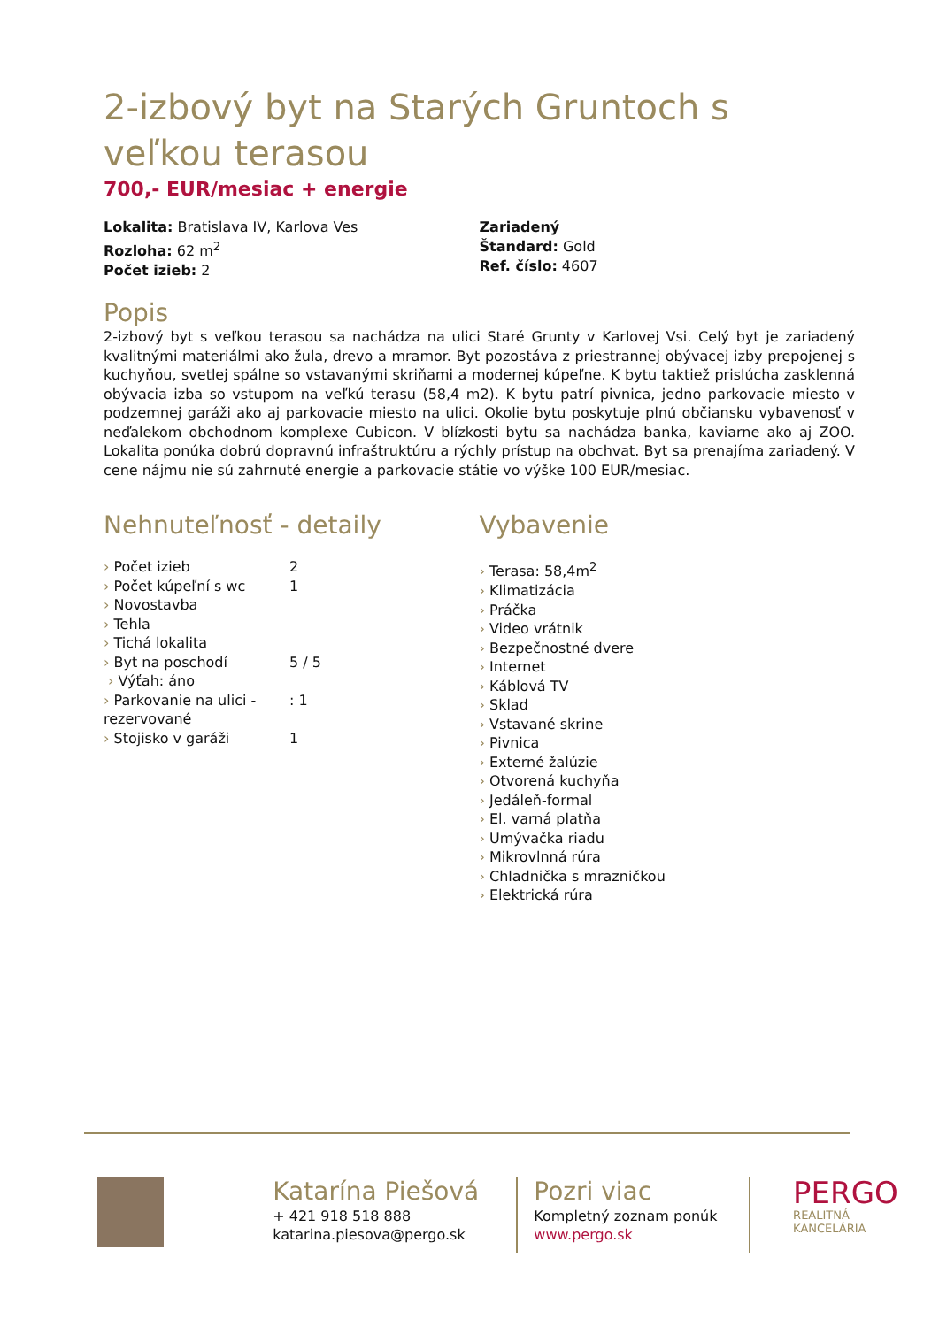2-izbový byt na Starých Gruntoch s veľkou terasou
700,- EUR/mesiac + energie
Lokalita: Bratislava IV, Karlova Ves
Rozloha: 62 m<sup>2</sup>
Počet izieb: 2
Zariadený
Štandard: Gold
Ref. číslo: 4607
Popis
2-izbový byt s veľkou terasou sa nachádza na ulici Staré Grunty v Karlovej Vsi. Celý byt je zariadený kvalitnými materiálmi ako žula, drevo a mramor. Byt pozostáva z priestrannej obývacej izby prepojenej s kuchyňou, svetlej spálne so vstavanými skriňami a modernej kúpeľne. K bytu taktiež prislúcha zasklenná obývacia izba so vstupom na veľkú terasu (58,4 m2). K bytu patrí pivnica, jedno parkovacie miesto v podzemnej garáži ako aj parkovacie miesto na ulici. Okolie bytu poskytuje plnú občiansku vybavenosť v neďalekom obchodnom komplexe Cubicon. V blízkosti bytu sa nachádza banka, kaviarne ako aj ZOO. Lokalita ponúka dobrú dopravnú infraštruktúru a rýchly prístup na obchvat. Byt sa prenajíma zariadený. V cene nájmu nie sú zahrnuté energie a parkovacie státie vo výške 100 EUR/mesiac.
Nehnuteľnosť - detaily
| › Počet izieb | 2 |
| › Počet kúpeľní s wc | 1 |
| › Novostavba | |
| › Tehla | |
| › Tichá lokalita | |
| › Byt na poschodí | 5 / 5 |
| › Výťah: áno | |
| › Parkovanie na ulici - rezervované | : 1 |
| › Stojisko v garáži | 1 |
Vybavenie
› Terasa: 58,4m<sup>2</sup>
› Klimatizácia
› Práčka
› Video vrátnik
› Bezpečnostné dvere
› Internet
› Káblová TV
› Sklad
› Vstavané skrine
› Pivnica
› Externé žalúzie
› Otvorená kuchyňa
› Jedáleň-formal
› El. varná platňa
› Umývačka riadu
› Mikrovlnná rúra
› Chladnička s mrazničkou
› Elektrická rúra
Katarína Piešová
+ 421 918 518 888
katarina.piesova@pergo.sk
Pozri viac
Kompletný zoznam ponúk
www.pergo.sk
PERGO
REALITNÁ KANCELÁRIA